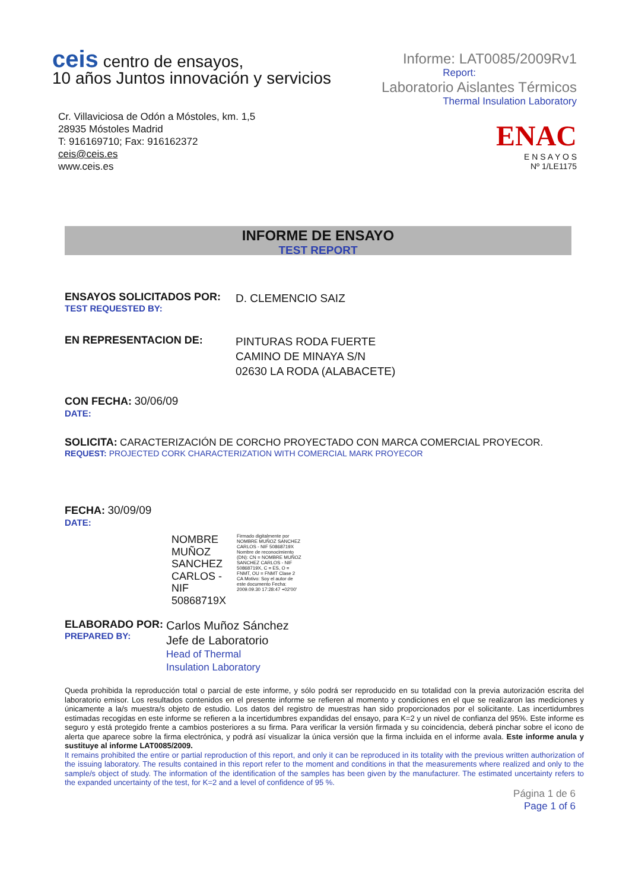ceis centro de ensayos,
10 años Juntos innovación y servicios
Cr. Villaviciosa de Odón a Móstoles, km. 1,5
28935 Móstoles Madrid
T: 916169710; Fax: 916162372
ceis@ceis.es
www.ceis.es
Informe: LAT0085/2009Rv1
Report:
Laboratorio Aislantes Térmicos
Thermal Insulation Laboratory
ENAC
E N S A Y O S
Nº 1/LE1175
INFORME DE ENSAYO
TEST REPORT
ENSAYOS SOLICITADOS POR:
TEST REQUESTED BY:
D. CLEMENCIO SAIZ
EN REPRESENTACION DE:
PINTURAS RODA FUERTE
CAMINO DE MINAYA S/N
02630 LA RODA (ALABACETE)
CON FECHA: 30/06/09
DATE:
SOLICITA: CARACTERIZACIÓN DE CORCHO PROYECTADO CON MARCA COMERCIAL PROYECOR.
REQUEST: PROJECTED CORK CHARACTERIZATION WITH COMERCIAL MARK PROYECOR
FECHA: 30/09/09
DATE:
NOMBRE MUÑOZ SANCHEZ CARLOS - NIF 50868719X
Firmado digitalmente por NOMBRE MUÑOZ SANCHEZ CARLOS - NIF 50868719X Nombre de reconocimiento (DN): CN = NOMBRE MUÑOZ SANCHEZ CARLOS - NIF 50868719X, C = ES, O = FNMT, OU = FNMT Clase 2 CA Motivo: Soy el autor de este documento Fecha: 2009.09.30 17:28:47 +02'00'
ELABORADO POR:
PREPARED BY:
Carlos Muñoz Sánchez
Jefe de Laboratorio
Head of Thermal
Insulation Laboratory
Queda prohibida la reproducción total o parcial de este informe, y sólo podrá ser reproducido en su totalidad con la previa autorización escrita del laboratorio emisor. Los resultados contenidos en el presente informe se refieren al momento y condiciones en el que se realizaron las mediciones y únicamente a la/s muestra/s objeto de estudio. Los datos del registro de muestras han sido proporcionados por el solicitante. Las incertidumbres estimadas recogidas en este informe se refieren a la incertidumbres expandidas del ensayo, para K=2 y un nivel de confianza del 95%. Este informe es seguro y está protegido frente a cambios posteriores a su firma. Para verificar la versión firmada y su coincidencia, deberá pinchar sobre el icono de alerta que aparece sobre la firma electrónica, y podrá así visualizar la única versión que la firma incluida en el informe avala. Este informe anula y sustituye al informe LAT0085/2009.
It remains prohibited the entire or partial reproduction of this report, and only it can be reproduced in its totality with the previous written authorization of the issuing laboratory. The results contained in this report refer to the moment and conditions in that the measurements where realized and only to the sample/s object of study. The information of the identification of the samples has been given by the manufacturer. The estimated uncertainty refers to the expanded uncertainty of the test, for K=2 and a level of confidence of 95 %.
Página 1 de 6
Page 1 of 6